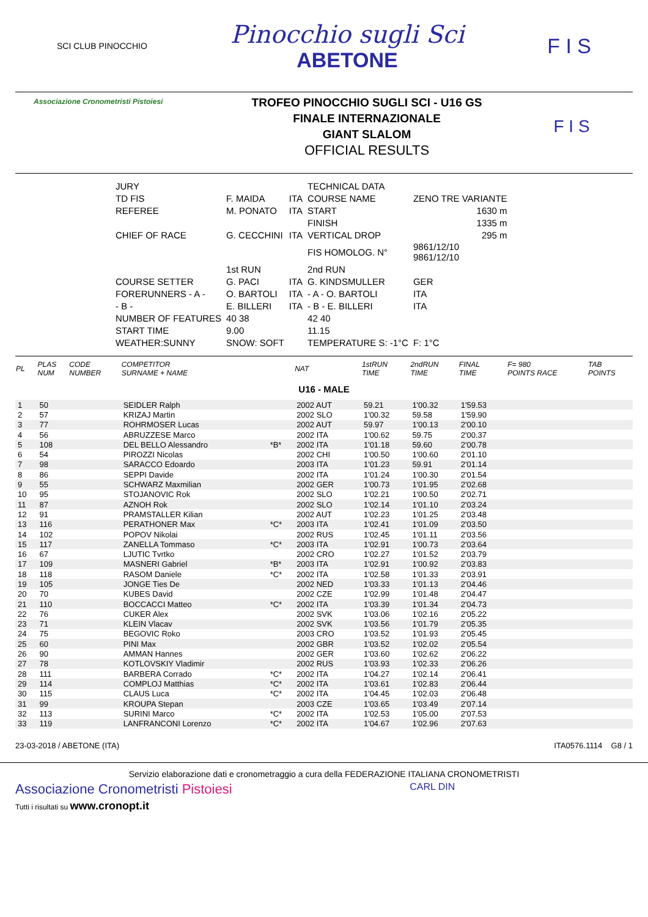SCI CLUB PINOCCHIO
Pinocchio sugli Sci
ABETONE
F I S
Associazione Cronometristi Pistoiesi
TROFEO PINOCCHIO SUGLI SCI - U16 GS
FINALE INTERNAZIONALE
GIANT SLALOM
OFFICIAL RESULTS
F I S
| JURY | | | TECHNICAL DATA | |
| TD FIS | F. MAIDA | ITA | COURSE NAME | ZENO TRE VARIANTE |
| REFEREE | M. PONATO | ITA | START | 1630 m |
| | | | FINISH | 1335 m |
| CHIEF OF RACE | G. CECCHINI | ITA | VERTICAL DROP | 295 m |
| | | | FIS HOMOLOG. N° | 9861/12/10 9861/12/10 |
| | 1st RUN | | 2nd RUN | |
| COURSE SETTER | G. PACI | ITA | G. KINDSMULLER | GER |
| FORERUNNERS - A - | O. BARTOLI | ITA | - A - O. BARTOLI | ITA |
| - B - | E. BILLERI | ITA | - B - E. BILLERI | ITA |
| NUMBER OF FEATURES | 40 38 | | 42 40 | |
| START TIME | 9.00 | | 11.15 | |
| WEATHER:SUNNY | SNOW: SOFT | | TEMPERATURE S: -1°C | F: 1°C |
| PL | PLAS NUM | CODE NUMBER | COMPETITOR SURNAME + NAME | | NAT | 1stRUN TIME | 2ndRUN TIME | FINAL TIME | F= 980 POINTS RACE | TAB POINTS |
| --- | --- | --- | --- | --- | --- | --- | --- | --- | --- | --- |
| U16 - MALE | | | | | | | | | | |
| 1 | 50 | | SEIDLER Ralph | | 2002 AUT | 59.21 | 1'00.32 | 1'59.53 | | |
| 2 | 57 | | KRIZAJ Martin | | 2002 SLO | 1'00.32 | 59.58 | 1'59.90 | | |
| 3 | 77 | | ROHRMOSER Lucas | | 2002 AUT | 59.97 | 1'00.13 | 2'00.10 | | |
| 4 | 56 | | ABRUZZESE Marco | | 2002 ITA | 1'00.62 | 59.75 | 2'00.37 | | |
| 5 | 108 | | DEL BELLO Alessandro | *B* | 2002 ITA | 1'01.18 | 59.60 | 2'00.78 | | |
| 6 | 54 | | PIROZZI Nicolas | | 2002 CHI | 1'00.50 | 1'00.60 | 2'01.10 | | |
| 7 | 98 | | SARACCO Edoardo | | 2003 ITA | 1'01.23 | 59.91 | 2'01.14 | | |
| 8 | 86 | | SEPPI Davide | | 2002 ITA | 1'01.24 | 1'00.30 | 2'01.54 | | |
| 9 | 55 | | SCHWARZ Maxmilian | | 2002 GER | 1'00.73 | 1'01.95 | 2'02.68 | | |
| 10 | 95 | | STOJANOVIC Rok | | 2002 SLO | 1'02.21 | 1'00.50 | 2'02.71 | | |
| 11 | 87 | | AZNOH Rok | | 2002 SLO | 1'02.14 | 1'01.10 | 2'03.24 | | |
| 12 | 91 | | PRAMSTALLER Kilian | | 2002 AUT | 1'02.23 | 1'01.25 | 2'03.48 | | |
| 13 | 116 | | PERATHONER Max | *C* | 2003 ITA | 1'02.41 | 1'01.09 | 2'03.50 | | |
| 14 | 102 | | POPOV Nikolai | | 2002 RUS | 1'02.45 | 1'01.11 | 2'03.56 | | |
| 15 | 117 | | ZANELLA Tommaso | *C* | 2003 ITA | 1'02.91 | 1'00.73 | 2'03.64 | | |
| 16 | 67 | | LJUTIC Tvrtko | | 2002 CRO | 1'02.27 | 1'01.52 | 2'03.79 | | |
| 17 | 109 | | MASNERI Gabriel | *B* | 2003 ITA | 1'02.91 | 1'00.92 | 2'03.83 | | |
| 18 | 118 | | RASOM Daniele | *C* | 2002 ITA | 1'02.58 | 1'01.33 | 2'03.91 | | |
| 19 | 105 | | JONGE Ties De | | 2002 NED | 1'03.33 | 1'01.13 | 2'04.46 | | |
| 20 | 70 | | KUBES David | | 2002 CZE | 1'02.99 | 1'01.48 | 2'04.47 | | |
| 21 | 110 | | BOCCACCI Matteo | *C* | 2002 ITA | 1'03.39 | 1'01.34 | 2'04.73 | | |
| 22 | 76 | | CUKER Alex | | 2002 SVK | 1'03.06 | 1'02.16 | 2'05.22 | | |
| 23 | 71 | | KLEIN Vlacav | | 2002 SVK | 1'03.56 | 1'01.79 | 2'05.35 | | |
| 24 | 75 | | BEGOVIC Roko | | 2003 CRO | 1'03.52 | 1'01.93 | 2'05.45 | | |
| 25 | 60 | | PINI Max | | 2002 GBR | 1'03.52 | 1'02.02 | 2'05.54 | | |
| 26 | 90 | | AMMAN Hannes | | 2002 GER | 1'03.60 | 1'02.62 | 2'06.22 | | |
| 27 | 78 | | KOTLOVSKIY Vladimir | | 2002 RUS | 1'03.93 | 1'02.33 | 2'06.26 | | |
| 28 | 111 | | BARBERA Corrado | *C* | 2002 ITA | 1'04.27 | 1'02.14 | 2'06.41 | | |
| 29 | 114 | | COMPLOJ Matthias | *C* | 2002 ITA | 1'03.61 | 1'02.83 | 2'06.44 | | |
| 30 | 115 | | CLAUS Luca | *C* | 2002 ITA | 1'04.45 | 1'02.03 | 2'06.48 | | |
| 31 | 99 | | KROUPA Stepan | | 2003 CZE | 1'03.65 | 1'03.49 | 2'07.14 | | |
| 32 | 113 | | SURINI Marco | *C* | 2002 ITA | 1'02.53 | 1'05.00 | 2'07.53 | | |
| 33 | 119 | | LANFRANCONI Lorenzo | *C* | 2002 ITA | 1'04.67 | 1'02.96 | 2'07.63 | | |
23-03-2018 / ABETONE (ITA) ITA0576.1114 G8 / 1
Servizio elaborazione dati e cronometraggio a cura della FEDERAZIONE ITALIANA CRONOMETRISTI
Associazione Cronometristi Pistoiesi
Tutti i risultati su www.cronopt.it
CARL DIN